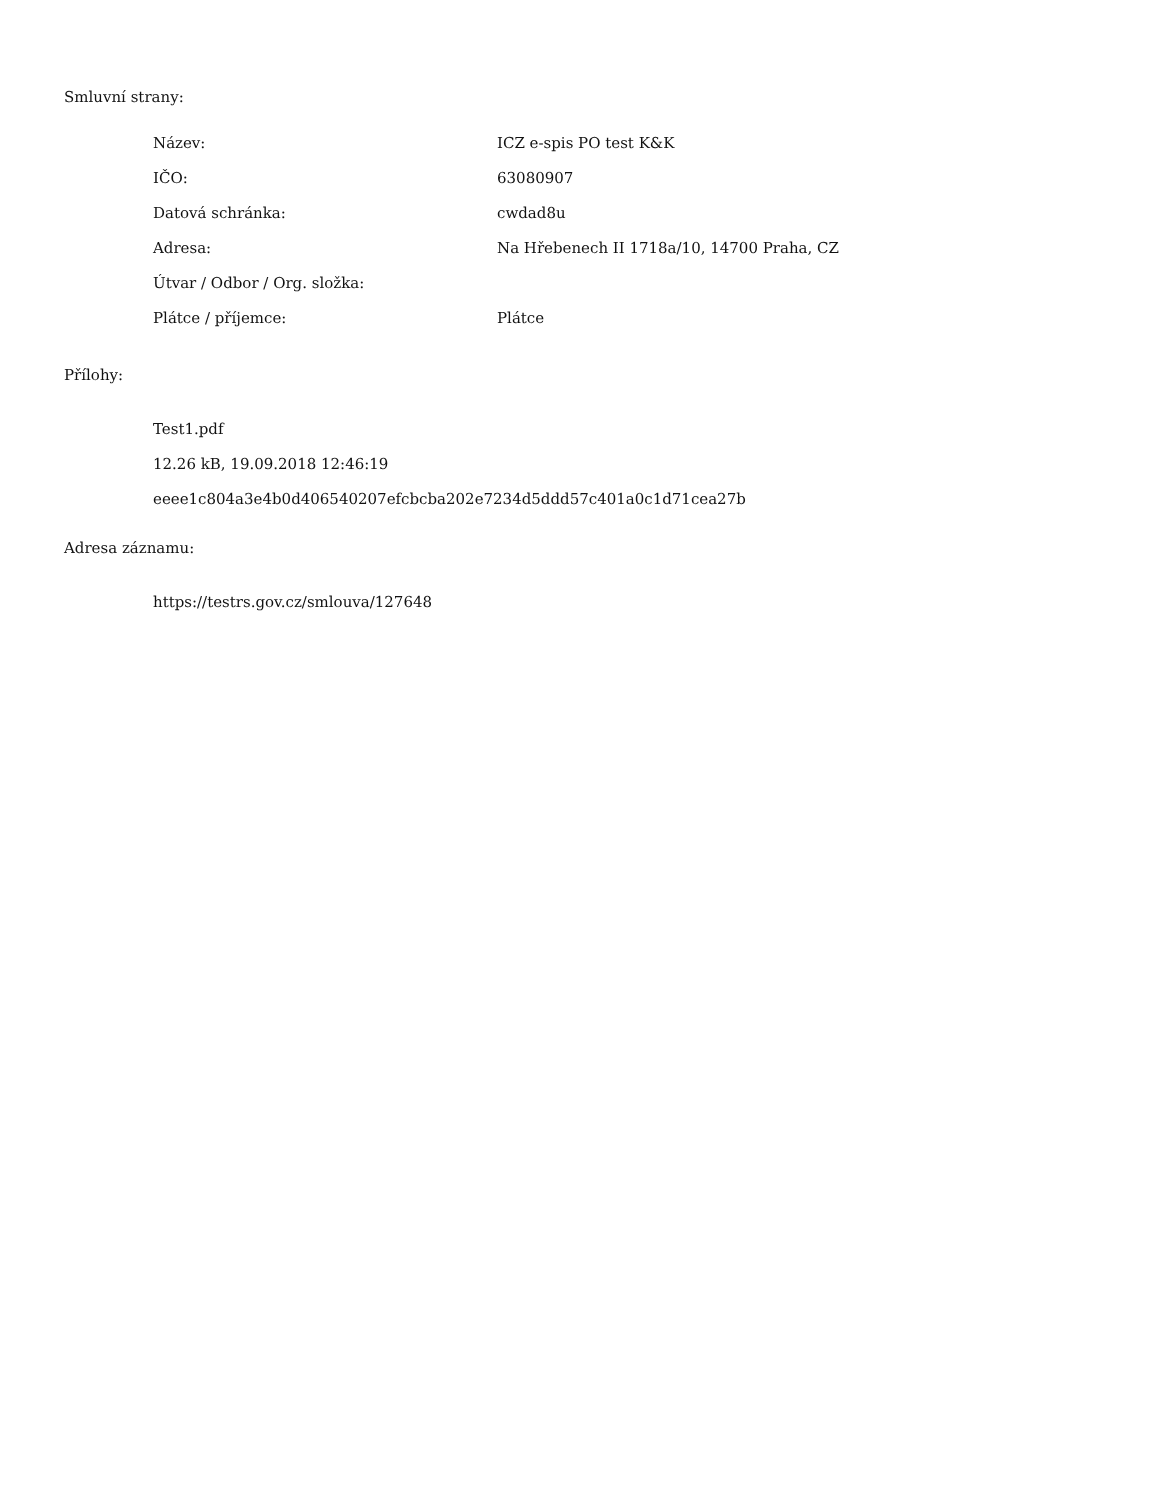Smluvní strany:
| Název: | ICZ e-spis PO test K&K |
| IČO: | 63080907 |
| Datová schránka: | cwdad8u |
| Adresa: | Na Hřebenech II 1718a/10, 14700 Praha, CZ |
| Útvar / Odbor / Org. složka: | |
| Plátce / příjemce: | Plátce |
Přílohy:
Test1.pdf
12.26 kB, 19.09.2018 12:46:19
eeee1c804a3e4b0d406540207efcbcba202e7234d5ddd57c401a0c1d71cea27b
Adresa záznamu:
https://testrs.gov.cz/smlouva/127648